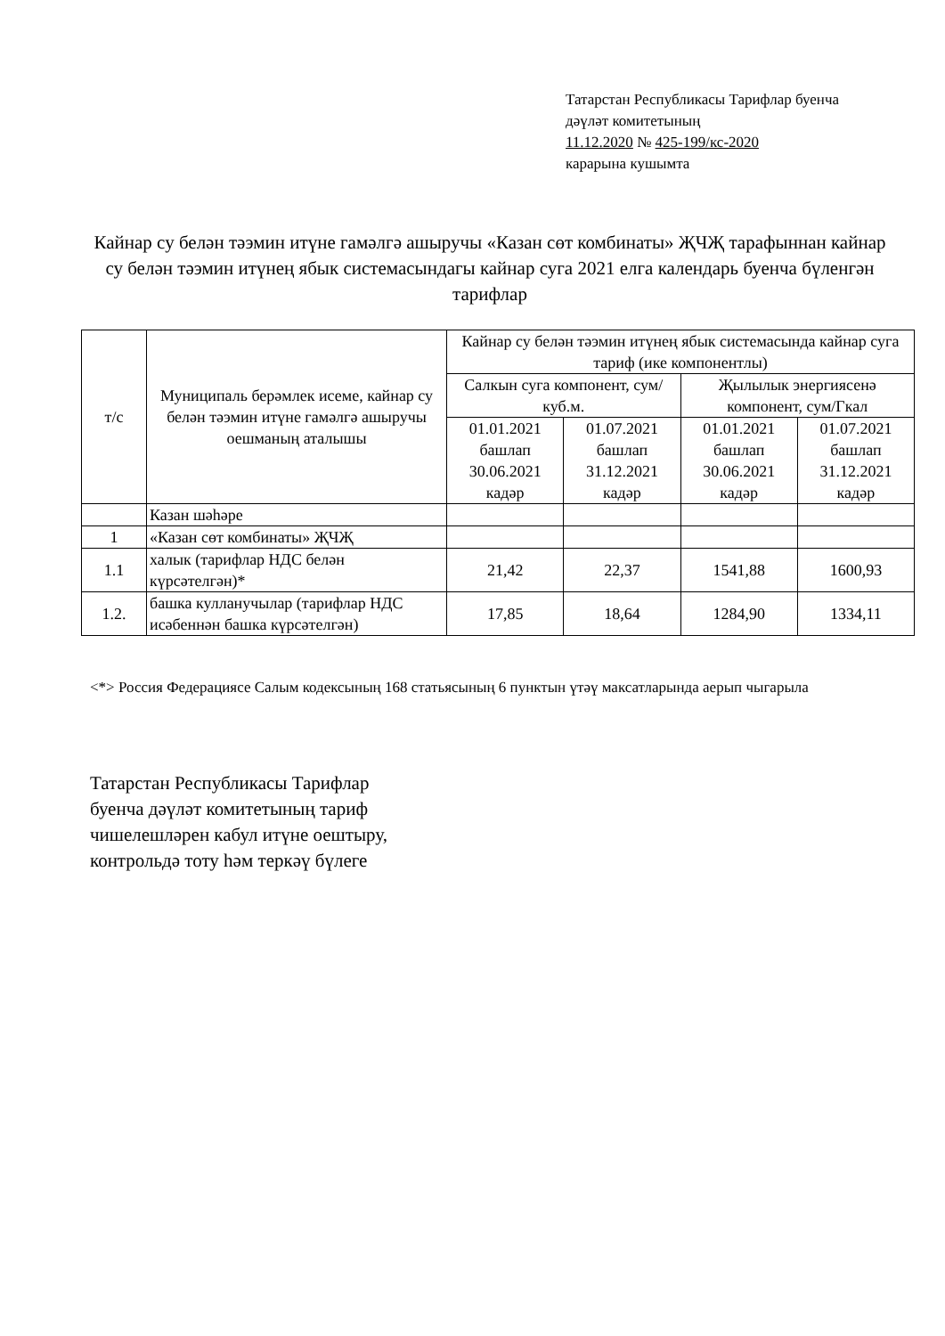Татарстан Республикасы Тарифлар буенча
дәүләт комитетының
11.12.2020 № 425-199/кс-2020
карарына кушымта
Кайнар су белән тәэмин итүне гамәлгә ашыручы «Казан сөт комбинаты» ҖЧҖ тарафыннан кайнар су белән тәэмин итүнең ябык системасындагы кайнар суга 2021 елга календарь буенча бүленгән тарифлар
| т/с | Муниципаль берәмлек исеме, кайнар су белән тәэмин итүне гамәлгә ашыручы оешманың аталышы | Кайнар су белән тәэмин итүнең ябык системасында кайнар суга тариф (ике компонентлы) | | | |
| --- | --- | --- | --- | --- | --- |
| | | Салкын суга компонент, сум/куб.м. | | Җылылык энергиясенә компонент, сум/Гкал | |
| | | 01.01.2021 башлап 30.06.2021 кадәр | 01.07.2021 башлап 31.12.2021 кадәр | 01.01.2021 башлап 30.06.2021 кадәр | 01.07.2021 башлап 31.12.2021 кадәр |
| | Казан шәһәре | | | | |
| 1 | «Казан сөт комбинаты» ҖЧҖ | | | | |
| 1.1 | халык (тарифлар НДС белән күрсәтелгән)* | 21,42 | 22,37 | 1541,88 | 1600,93 |
| 1.2. | башка кулланучылар (тарифлар НДС исәбеннән башка күрсәтелгән) | 17,85 | 18,64 | 1284,90 | 1334,11 |
<*> Россия Федерациясе Салым кодексының 168 статьясының 6 пунктын үтәү максатларында аерып чыгарыла
Татарстан Республикасы Тарифлар
буенча дәүләт комитетының тариф
чишелешләрен кабул итүне оештыру,
контрольдә тоту һәм теркәү бүлеге